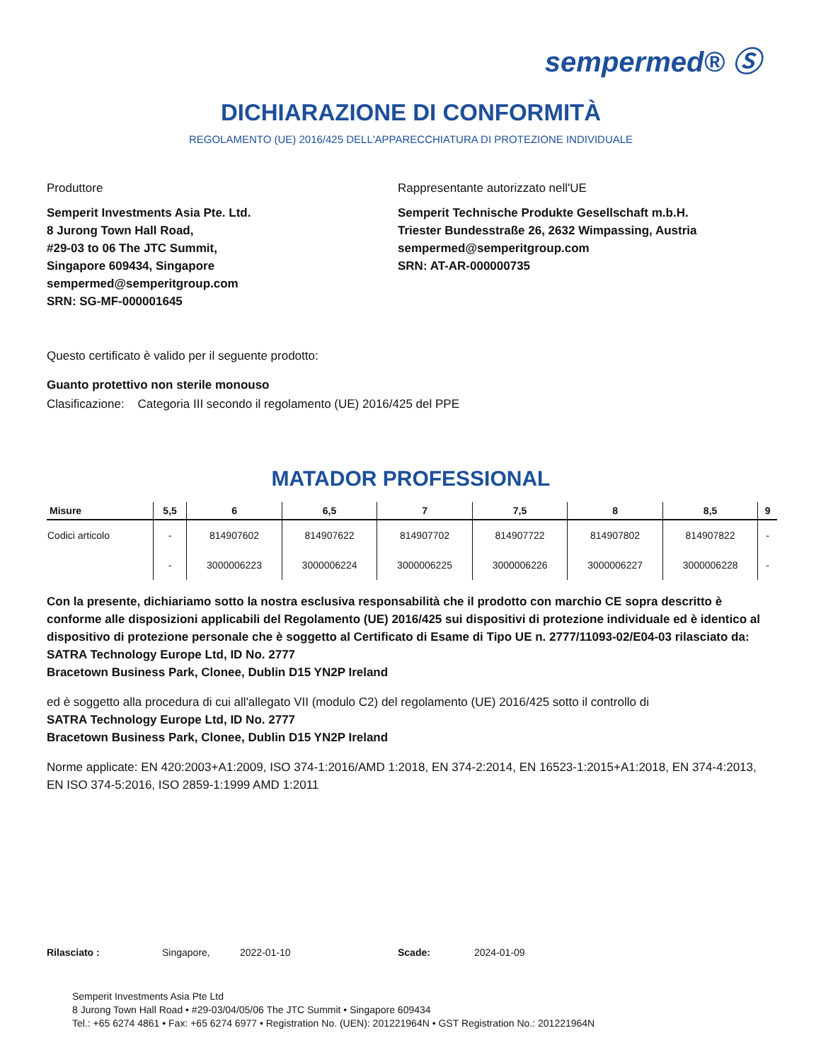sempermed® Ⓢ
DICHIARAZIONE DI CONFORMITÀ
REGOLAMENTO (UE) 2016/425 DELL'APPARECCHIATURA DI PROTEZIONE INDIVIDUALE
Produttore
Semperit Investments Asia Pte. Ltd.
8 Jurong Town Hall Road,
#29-03 to 06 The JTC Summit,
Singapore 609434, Singapore
sempermed@semperitgroup.com
SRN: SG-MF-000001645
Rappresentante autorizzato nell'UE
Semperit Technische Produkte Gesellschaft m.b.H.
Triester Bundesstraße 26, 2632 Wimpassing, Austria
sempermed@semperitgroup.com
SRN: AT-AR-000000735
Questo certificato è valido per il seguente prodotto:
Guanto protettivo non sterile monouso
Clasificazione: Categoria III secondo il regolamento (UE) 2016/425 del PPE
MATADOR PROFESSIONAL
| Misure | 5,5 | 6 | 6,5 | 7 | 7,5 | 8 | 8,5 | 9 |
| --- | --- | --- | --- | --- | --- | --- | --- | --- |
| Codici articolo | - | 814907602 | 814907622 | 814907702 | 814907722 | 814907802 | 814907822 | - |
| | - | 3000006223 | 3000006224 | 3000006225 | 3000006226 | 3000006227 | 3000006228 | - |
Con la presente, dichiariamo sotto la nostra esclusiva responsabilità che il prodotto con marchio CE sopra descritto è conforme alle disposizioni applicabili del Regolamento (UE) 2016/425 sui dispositivi di protezione individuale ed è identico al dispositivo di protezione personale che è soggetto al Certificato di Esame di Tipo UE n. 2777/11093-02/E04-03 rilasciato da:
SATRA Technology Europe Ltd, ID No. 2777
Bracetown Business Park, Clonee, Dublin D15 YN2P Ireland
ed è soggetto alla procedura di cui all'allegato VII (modulo C2) del regolamento (UE) 2016/425 sotto il controllo di
SATRA Technology Europe Ltd, ID No. 2777
Bracetown Business Park, Clonee, Dublin D15 YN2P Ireland
Norme applicate: EN 420:2003+A1:2009, ISO 374-1:2016/AMD 1:2018, EN 374-2:2014, EN 16523-1:2015+A1:2018, EN 374-4:2013, EN ISO 374-5:2016, ISO 2859-1:1999 AMD 1:2011
Rilasciato : Singapore, 2022-01-10 Scade: 2024-01-09
Semperit Investments Asia Pte Ltd
8 Jurong Town Hall Road • #29-03/04/05/06 The JTC Summit • Singapore 609434
Tel.: +65 6274 4861 • Fax: +65 6274 6977 • Registration No. (UEN): 201221964N • GST Registration No.: 201221964N